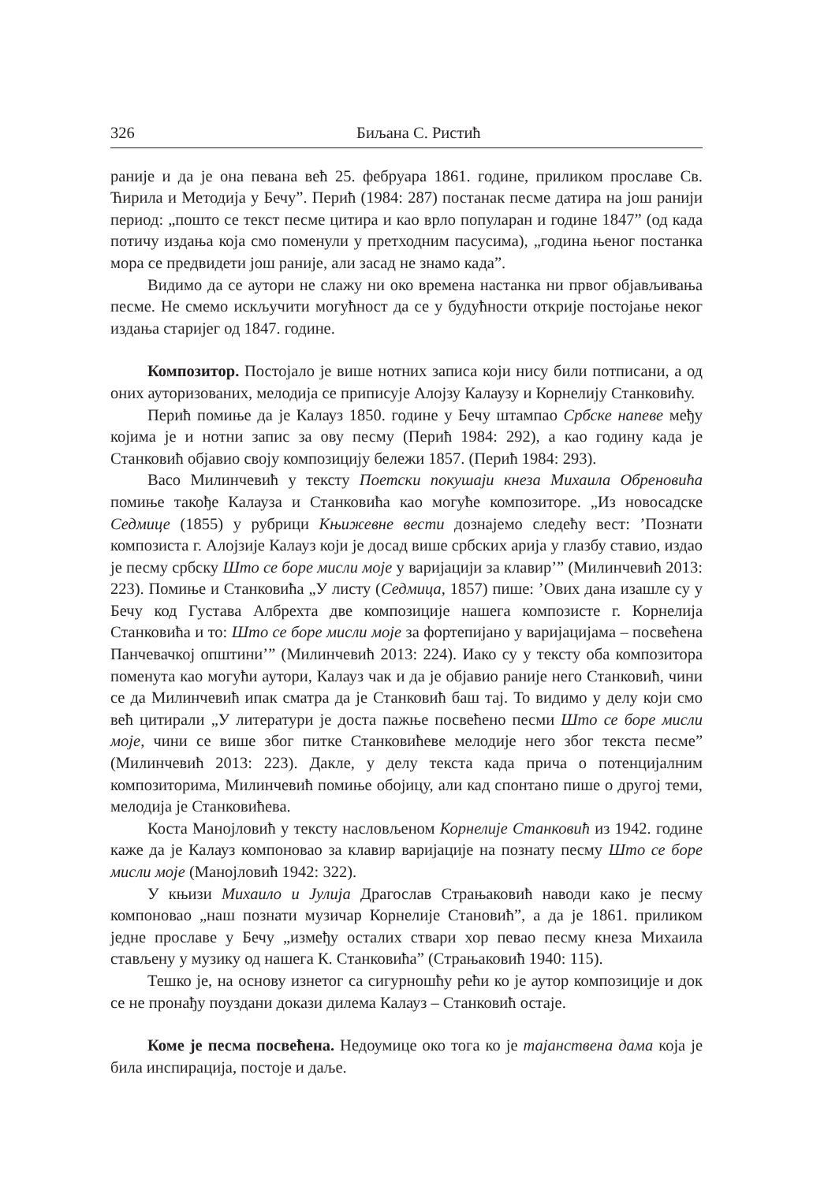326 Биљана С. Ристић
раније и да је она певана већ 25. фебруара 1861. године, приликом прославе Св. Ћирила и Методија у Бечу”. Перић (1984: 287) постанак песме датира на још ранији период: „пошто се текст песме цитира и као врло популаран и године 1847” (од када потичу издања која смо поменули у претходним пасусима), „година њеног постанка мора се предвидети још раније, али засад не знамо када”.
Видимо да се аутори не слажу ни око времена настанка ни првог објављивања песме. Не смемо искључити могућност да се у будућности открије постојање неког издања старијег од 1847. године.
Композитор. Постојало је више нотних записа који нису били потписани, а од оних ауторизованих, мелодија се приписује Алојзу Калаузу и Корнелију Станковићу.
Перић помиње да је Калауз 1850. године у Бечу штампао Србске напеве међу којима је и нотни запис за ову песму (Перић 1984: 292), а као годину када је Станковић објавио своју композицију бележи 1857. (Перић 1984: 293).
Васо Милинчевић у тексту Поетски покушаји кнеза Михаила Обреновића помиње такође Калауза и Станковића као могуће композиторе. „Из новосадске Седмице (1855) у рубрици Књижевне вести дознајемо следећу вест: ’Познати композиста г. Алојзије Калауз који је досад више србских арија у глазбу ставио, издао је песму србску Што се боре мисли моје у варијацији за клавир’” (Милинчевић 2013: 223). Помиње и Станковића „У листу (Седмица, 1857) пише: ’Ових дана изашле су у Бечу код Густава Албрехта две композиције нашега композисте г. Корнелија Станковића и то: Што се боре мисли моје за фортепијано у варијацијама – посвећена Панчевачкој општини’” (Милинчевић 2013: 224). Иако су у тексту оба композитора поменута као могући аутори, Калауз чак и да је објавио раније него Станковић, чини се да Милинчевић ипак сматра да је Станковић баш тај. То видимо у делу који смо већ цитирали „У литератури је доста пажње посвећено песми Што се боре мисли моје, чини се више због питке Станковићеве мелодије него због текста песме” (Милинчевић 2013: 223). Дакле, у делу текста када прича о потенцијалним композиторима, Милинчевић помиње обојицу, али кад спонтано пише о другој теми, мелодија је Станковићева.
Коста Манојловић у тексту насловљеном Корнелије Станковић из 1942. године каже да је Калауз компоновао за клавир варијације на познату песму Што се боре мисли моје (Манојловић 1942: 322).
У књизи Михаило и Јулија Драгослав Страњаковић наводи како је песму компоновао „наш познати музичар Корнелије Становић”, а да је 1861. приликом једне прославе у Бечу „између осталих ствари хор певао песму кнеза Михаила стављену у музику од нашега К. Станковића” (Страњаковић 1940: 115).
Тешко је, на основу изнетог са сигурношћу рећи ко је аутор композиције и док се не пронађу поуздани докази дилема Калауз – Станковић остаје.
Коме је песма посвећена. Недоумице око тога ко је тајанствена дама која је била инспирација, постоје и даље.